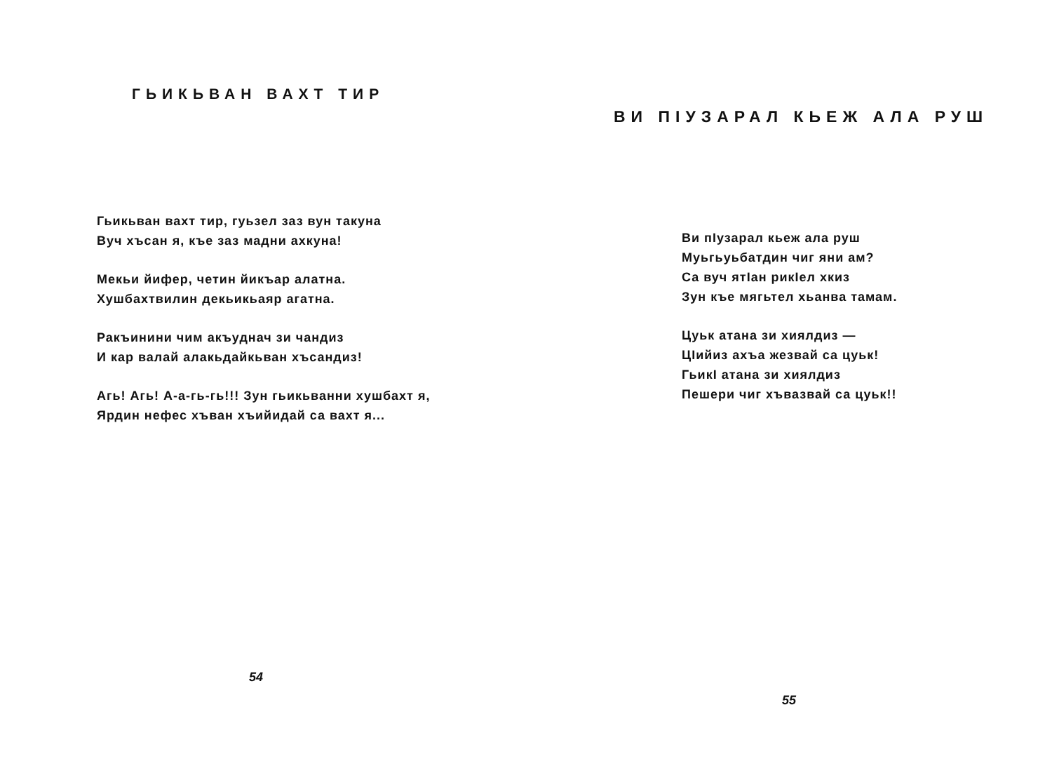ГЬИКЬВАН ВАХТ ТИР
Гьикьван вахт тир, гуьзел заз вун такуна
Вуч хъсан я, къе заз мадни ахкуна!
Мекьи йифер, четин йикъар алатна.
Хушбахтвилин декьикьаяр агатна.
Ракъинини чим акъуднач зи чандиз
И кар валай алакьдайкьван хъсандиз!
Агь! Агь! А-а-гь-гь!!! Зун гьикьванни хушбахт я,
Ярдин нефес хъван хъийидай са вахт я...
54
ВИ ПІУЗАРАЛ КЬЕЖ АЛА РУШ
Ви пІузарал кьеж ала руш
Муьгьуьбатдин чиг яни ам?
Са вуч ятІан рикІел хкиз
Зун къе мягьтел хьанва тамам.
Цуьк атана зи хиялдиз —
ЦІийиз ахъа жезвай са цуьк!
ГьикІ атана зи хиялдиз
Пешери чиг хъвазвай са цуьк!!
55